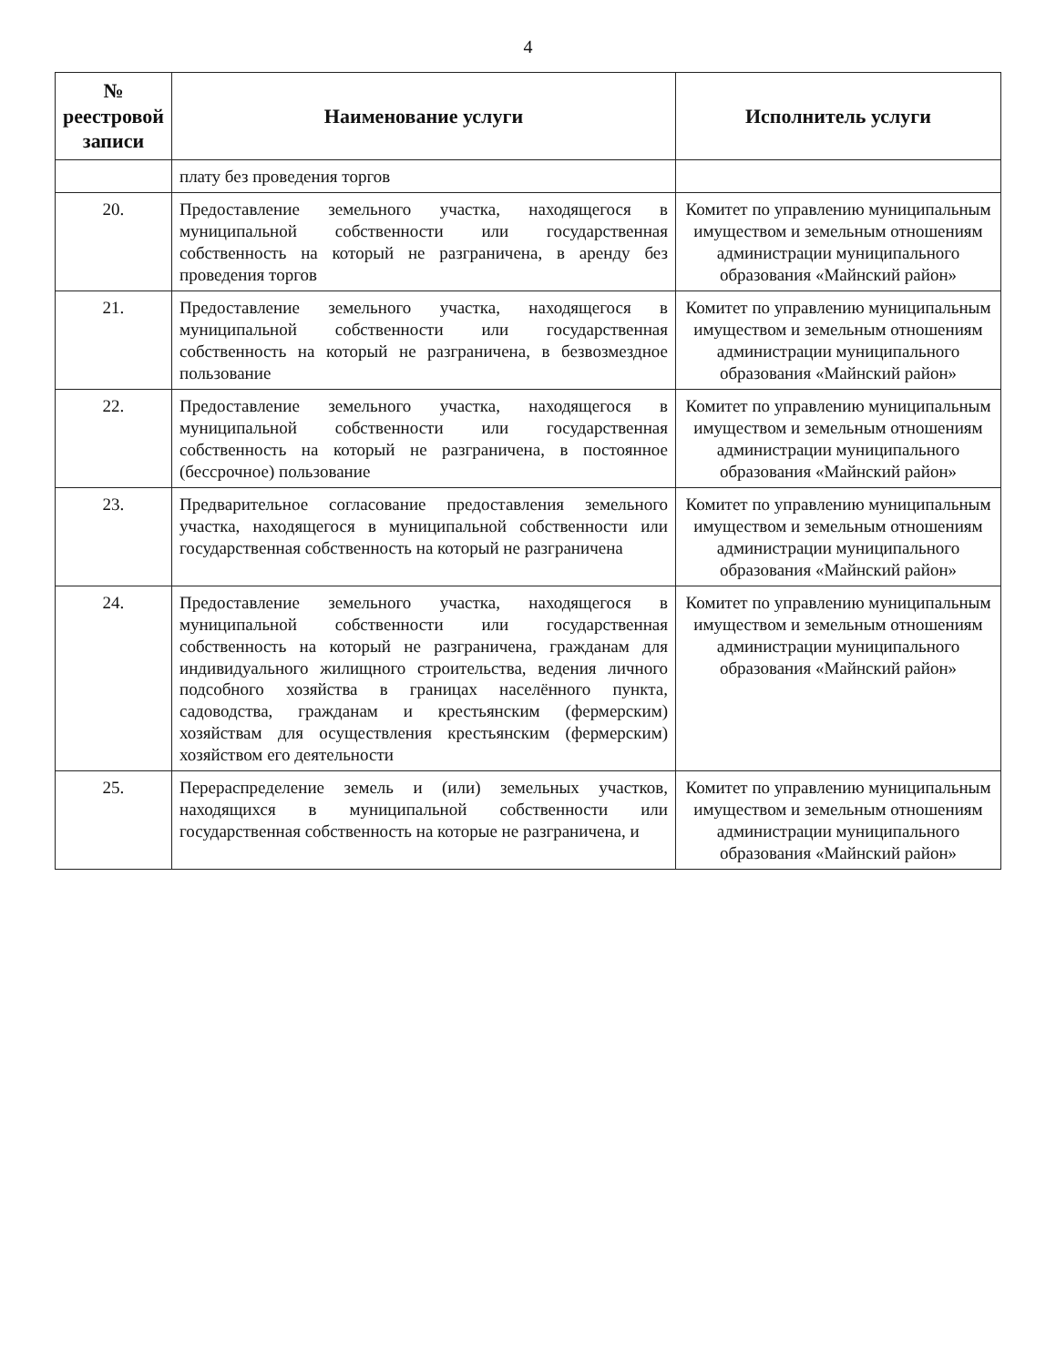4
| № реестровой записи | Наименование услуги | Исполнитель услуги |
| --- | --- | --- |
| | плату без проведения торгов | |
| 20. | Предоставление земельного участка, находящегося в муниципальной собственности или государственная собственность на который не разграничена, в аренду без проведения торгов | Комитет по управлению муниципальным имуществом и земельным отношениям администрации муниципального образования «Майнский район» |
| 21. | Предоставление земельного участка, находящегося в муниципальной собственности или государственная собственность на который не разграничена, в безвозмездное пользование | Комитет по управлению муниципальным имуществом и земельным отношениям администрации муниципального образования «Майнский район» |
| 22. | Предоставление земельного участка, находящегося в муниципальной собственности или государственная собственность на который не разграничена, в постоянное (бессрочное) пользование | Комитет по управлению муниципальным имуществом и земельным отношениям администрации муниципального образования «Майнский район» |
| 23. | Предварительное согласование предоставления земельного участка, находящегося в муниципальной собственности или государственная собственность на который не разграничена | Комитет по управлению муниципальным имуществом и земельным отношениям администрации муниципального образования «Майнский район» |
| 24. | Предоставление земельного участка, находящегося в муниципальной собственности или государственная собственность на который не разграничена, гражданам для индивидуального жилищного строительства, ведения личного подсобного хозяйства в границах населённого пункта, садоводства, гражданам и крестьянским (фермерским) хозяйствам для осуществления крестьянским (фермерским) хозяйством его деятельности | Комитет по управлению муниципальным имуществом и земельным отношениям администрации муниципального образования «Майнский район» |
| 25. | Перераспределение земель и (или) земельных участков, находящихся в муниципальной собственности или государственная собственность на которые не разграничена, и | Комитет по управлению муниципальным имуществом и земельным отношениям администрации муниципального образования «Майнский район» |